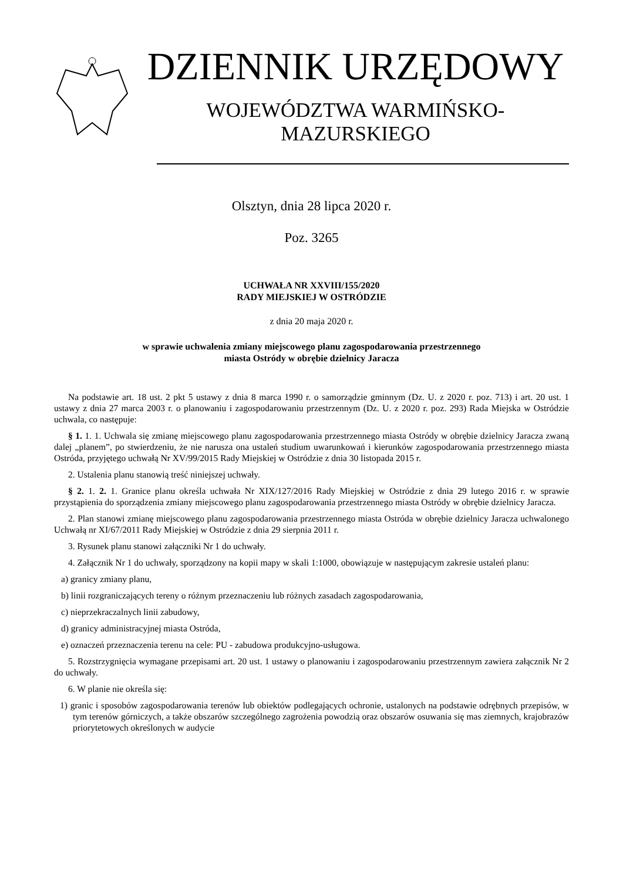DZIENNIK URZĘDOWY
WOJEWÓDZTWA WARMIŃSKO-MAZURSKIEGO
Olsztyn, dnia 28 lipca 2020 r.
Poz. 3265
UCHWAŁA NR XXVIII/155/2020
RADY MIEJSKIEJ W OSTRÓDZIE
z dnia 20 maja 2020 r.
w sprawie uchwalenia zmiany miejscowego planu zagospodarowania przestrzennego
miasta Ostródy w obrębie dzielnicy Jaracza
Na podstawie art. 18 ust. 2 pkt 5 ustawy z dnia 8 marca 1990 r. o samorządzie gminnym (Dz. U. z 2020 r. poz. 713) i art. 20 ust. 1 ustawy z dnia 27 marca 2003 r. o planowaniu i zagospodarowaniu przestrzennym (Dz. U. z 2020 r. poz. 293) Rada Miejska w Ostródzie uchwala, co następuje:
§ 1. 1. 1. Uchwala się zmianę miejscowego planu zagospodarowania przestrzennego miasta Ostródy w obrębie dzielnicy Jaracza zwaną dalej „planem”, po stwierdzeniu, że nie narusza ona ustaleń studium uwarunkowań i kierunków zagospodarowania przestrzennego miasta Ostróda, przyjętego uchwałą Nr XV/99/2015 Rady Miejskiej w Ostródzie z dnia 30 listopada 2015 r.
2. Ustalenia planu stanowią treść niniejszej uchwały.
§ 2. 1. 2. 1. Granice planu określa uchwała Nr XIX/127/2016 Rady Miejskiej w Ostródzie z dnia 29 lutego 2016 r. w sprawie przystąpienia do sporządzenia zmiany miejscowego planu zagospodarowania przestrzennego miasta Ostródy w obrębie dzielnicy Jaracza.
2. Plan stanowi zmianę miejscowego planu zagospodarowania przestrzennego miasta Ostróda w obrębie dzielnicy Jaracza uchwalonego Uchwałą nr XI/67/2011 Rady Miejskiej w Ostródzie z dnia 29 sierpnia 2011 r.
3. Rysunek planu stanowi załączniki Nr 1 do uchwały.
4. Załącznik Nr 1 do uchwały, sporządzony na kopii mapy w skali 1:1000, obowiązuje w następującym zakresie ustaleń planu:
a) granicy zmiany planu,
b) linii rozgraniczających tereny o różnym przeznaczeniu lub różnych zasadach zagospodarowania,
c) nieprzekraczalnych linii zabudowy,
d) granicy administracyjnej miasta Ostróda,
e) oznaczeń przeznaczenia terenu na cele: PU - zabudowa produkcyjno-usługowa.
5. Rozstrzygnięcia wymagane przepisami art. 20 ust. 1 ustawy o planowaniu i zagospodarowaniu przestrzennym zawiera załącznik Nr 2 do uchwały.
6. W planie nie określa się:
1) granic i sposobów zagospodarowania terenów lub obiektów podlegających ochronie, ustalonych na podstawie odrębnych przepisów, w tym terenów górniczych, a także obszarów szczególnego zagrożenia powodzią oraz obszarów osuwania się mas ziemnych, krajobrazów priorytetowych określonych w audycie